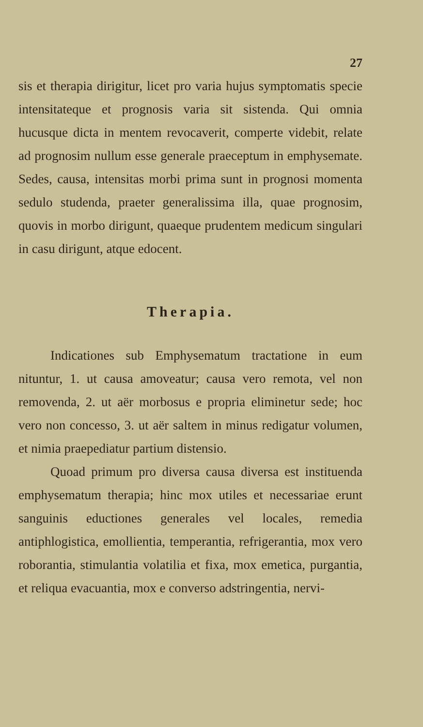27
sis et therapia dirigitur, licet pro varia hujus symptomatis specie intensitateque et prognosis varia sit sistenda. Qui omnia hucusque dicta in mentem revocaverit, comperte videbit, relate ad prognosim nullum esse generale praeceptum in emphysemate. Sedes, causa, intensitas morbi prima sunt in prognosi momenta sedulo studenda, praeter generalissima illa, quae prognosim, quovis in morbo dirigunt, quaeque prudentem medicum singulari in casu dirigunt, atque edocent.
Therapia.
Indicationes sub Emphysematum tractatione in eum nituntur, 1. ut causa amoveatur; causa vero remota, vel non removenda, 2. ut aër morbosus e propria eliminetur sede; hoc vero non concesso, 3. ut aër saltem in minus redigatur volumen, et nimia praepediatur partium distensio.
Quoad primum pro diversa causa diversa est instituenda emphysematum therapia; hinc mox utiles et necessariae erunt sanguinis eductiones generales vel locales, remedia antiphlogistica, emollientia, temperantia, refrigerantia, mox vero roborantia, stimulantia volatilia et fixa, mox emetica, purgantia, et reliqua evacuantia, mox e converso adstringentia, nervi-